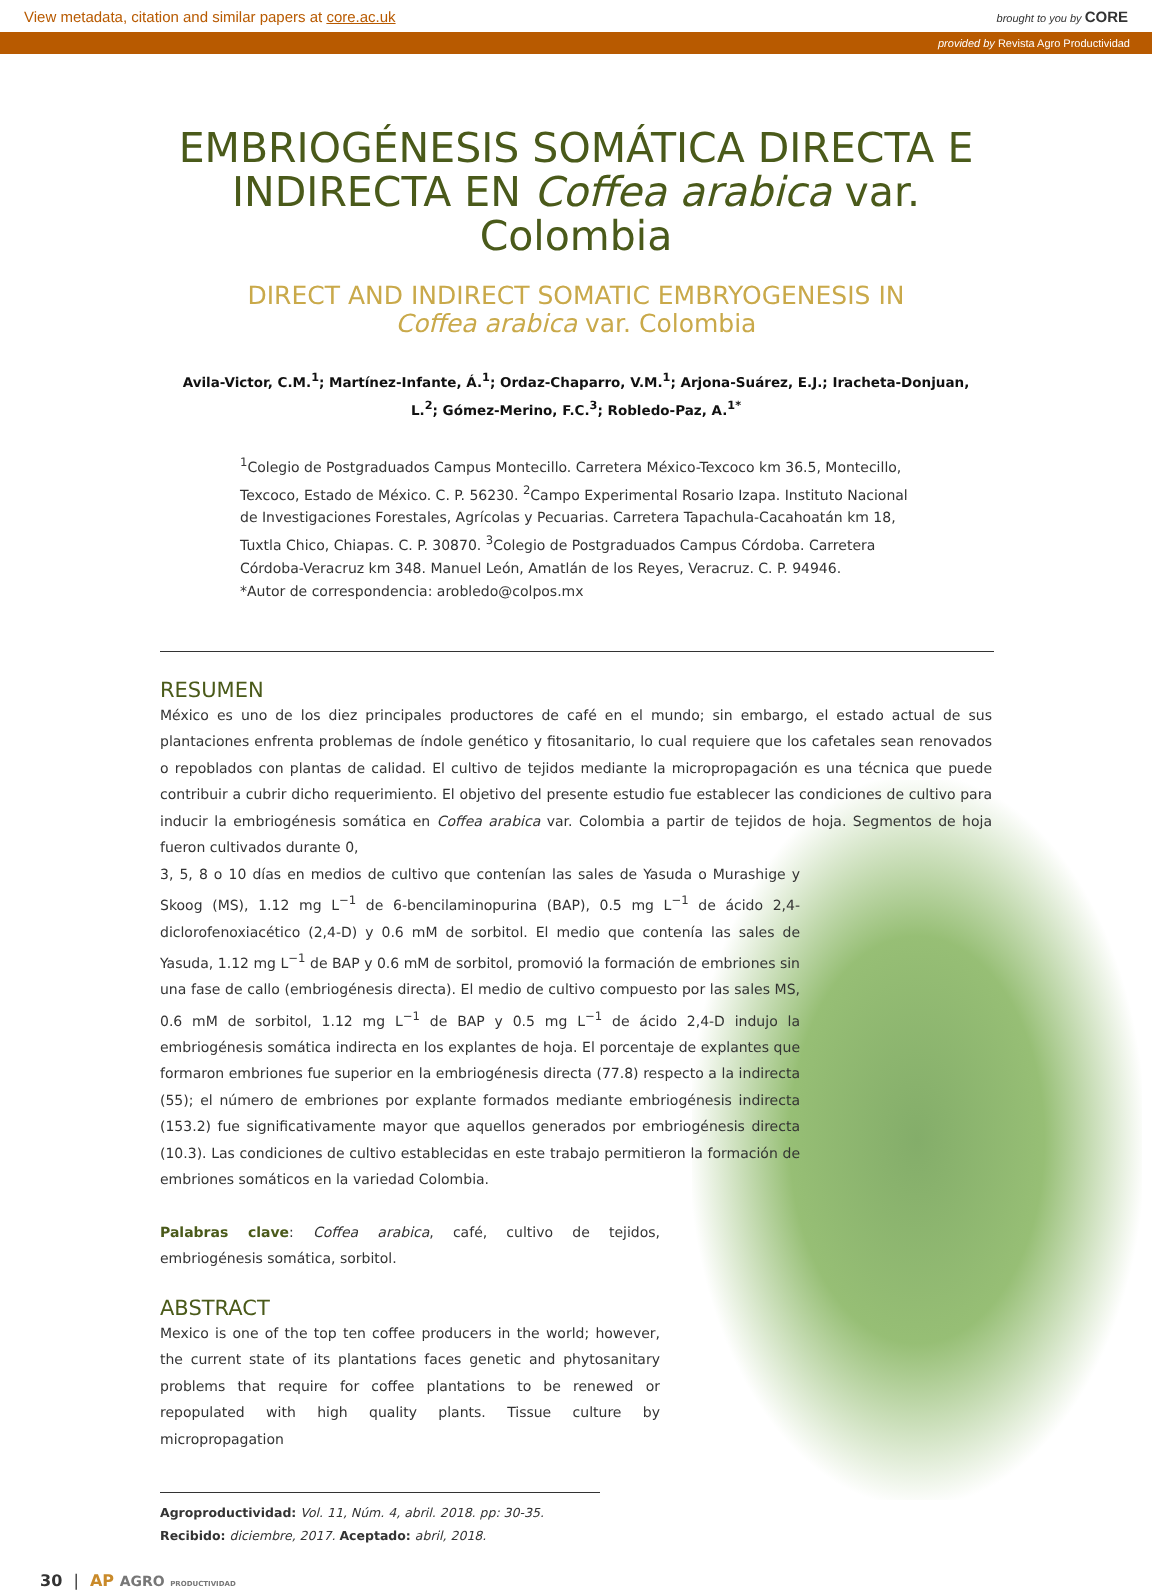View metadata, citation and similar papers at core.ac.uk brought to you by CORE
provided by Revista Agro Productividad
EMBRIOGÉNESIS SOMÁTICA DIRECTA E INDIRECTA EN Coffea arabica var. Colombia
DIRECT AND INDIRECT SOMATIC EMBRYOGENESIS IN
Coffea arabica var. Colombia
Avila-Victor, C.M.<sup>1</sup>; Martínez-Infante, Á.<sup>1</sup>; Ordaz-Chaparro, V.M.<sup>1</sup>; Arjona-Suárez, E.J.; Iracheta-Donjuan, L.<sup>2</sup>; Gómez-Merino, F.C.<sup>3</sup>; Robledo-Paz, A.<sup>1*</sup>
<sup>1</sup> Colegio de Postgraduados Campus Montecillo. Carretera México-Texcoco km 36.5, Montecillo, Texcoco, Estado de México. C. P. 56230. <sup>2</sup>Campo Experimental Rosario Izapa. Instituto Nacional de Investigaciones Forestales, Agrícolas y Pecuarias. Carretera Tapachula-Cacahoatán km 18, Tuxtla Chico, Chiapas. C. P. 30870. <sup>3</sup>Colegio de Postgraduados Campus Córdoba. Carretera Córdoba-Veracruz km 348. Manuel León, Amatlán de los Reyes, Veracruz. C. P. 94946.
*Autor de correspondencia: arobledo@colpos.mx
RESUMEN
México es uno de los diez principales productores de café en el mundo; sin embargo, el estado actual de sus plantaciones enfrenta problemas de índole genético y fitosanitario, lo cual requiere que los cafetales sean renovados o repoblados con plantas de calidad. El cultivo de tejidos mediante la micropropagación es una técnica que puede contribuir a cubrir dicho requerimiento. El objetivo del presente estudio fue establecer las condiciones de cultivo para inducir la embriogénesis somática en Coffea arabica var. Colombia a partir de tejidos de hoja. Segmentos de hoja fueron cultivados durante 0,
3, 5, 8 o 10 días en medios de cultivo que contenían las sales de Yasuda o Murashige y Skoog (MS), 1.12 mg L<sup>−1</sup> de 6-bencilaminopurina (BAP), 0.5 mg L<sup>−1</sup> de ácido 2,4-diclorofenoxiacético (2,4-D) y 0.6 mM de sorbitol. El medio que contenía las sales de Yasuda, 1.12 mg L<sup>−1</sup> de BAP y 0.6 mM de sorbitol, promovió la formación de embriones sin una fase de callo (embriogénesis directa). El medio de cultivo compuesto por las sales MS, 0.6 mM de sorbitol, 1.12 mg L<sup>−1</sup> de BAP y 0.5 mg L<sup>−1</sup> de ácido 2,4-D indujo la embriogénesis somática indirecta en los explantes de hoja. El porcentaje de explantes que formaron embriones fue superior en la embriogénesis directa (77.8) respecto a la indirecta (55); el número de embriones por explante formados mediante embriogénesis indirecta (153.2) fue significativamente mayor que aquellos generados por embriogénesis directa (10.3). Las condiciones de cultivo establecidas en este trabajo permitieron la formación de embriones somáticos en la variedad Colombia.
Palabras clave: Coffea arabica, café, cultivo de tejidos, embriogénesis somática, sorbitol.
ABSTRACT
Mexico is one of the top ten coffee producers in the world; however, the current state of its plantations faces genetic and phytosanitary problems that require for coffee plantations to be renewed or repopulated with high quality plants. Tissue culture by micropropagation
Agroproductividad: Vol. 11, Núm. 4, abril. 2018. pp: 30-35.
Recibido: diciembre, 2017. Aceptado: abril, 2018.
30 | AP AGRO PRODUCTIVIDAD